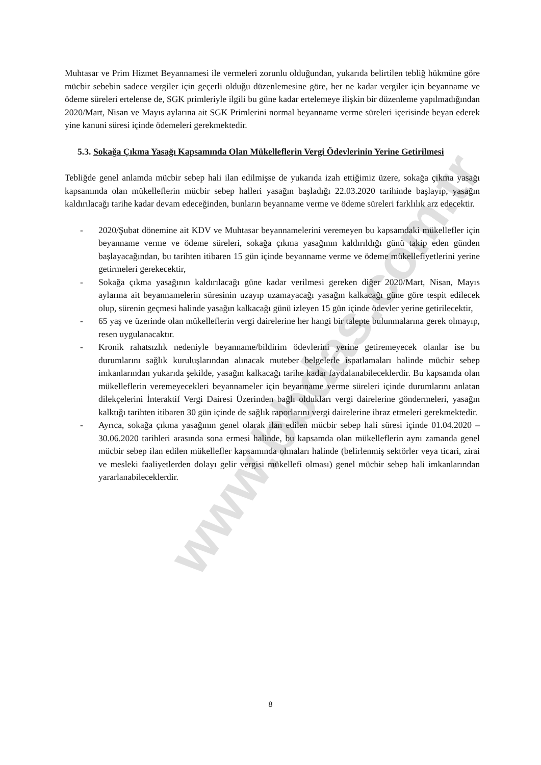www.bbdas.com.tr
Muhtasar ve Prim Hizmet Beyannamesi ile vermeleri zorunlu olduğundan, yukarıda belirtilen tebliğ hükmüne göre mücbir sebebin sadece vergiler için geçerli olduğu düzenlemesine göre, her ne kadar vergiler için beyanname ve ödeme süreleri ertelense de, SGK primleriyle ilgili bu güne kadar ertelemeye ilişkin bir düzenleme yapılmadığından 2020/Mart, Nisan ve Mayıs aylarına ait SGK Primlerini normal beyanname verme süreleri içerisinde beyan ederek yine kanuni süresi içinde ödemeleri gerekmektedir.
5.3. Sokağa Çıkma Yasağı Kapsamında Olan Mükelleflerin Vergi Ödevlerinin Yerine Getirilmesi
Tebliğde genel anlamda mücbir sebep hali ilan edilmişse de yukarıda izah ettiğimiz üzere, sokağa çıkma yasağı kapsamında olan mükelleflerin mücbir sebep halleri yasağın başladığı 22.03.2020 tarihinde başlayıp, yasağın kaldırılacağı tarihe kadar devam edeceğinden, bunların beyanname verme ve ödeme süreleri farklılık arz edecektir.
- 2020/Şubat dönemine ait KDV ve Muhtasar beyannamelerini veremeyen bu kapsamdaki mükellefler için beyanname verme ve ödeme süreleri, sokağa çıkma yasağının kaldırıldığı günü takip eden günden başlayacağından, bu tarihten itibaren 15 gün içinde beyanname verme ve ödeme mükellefiyetlerini yerine getirmeleri gerekecektir,
- Sokağa çıkma yasağının kaldırılacağı güne kadar verilmesi gereken diğer 2020/Mart, Nisan, Mayıs aylarına ait beyannamelerin süresinin uzayıp uzamayacağı yasağın kalkacağı güne göre tespit edilecek olup, sürenin geçmesi halinde yasağın kalkacağı günü izleyen 15 gün içinde ödevler yerine getirilecektir,
- 65 yaş ve üzerinde olan mükelleflerin vergi dairelerine her hangi bir talepte bulunmalarına gerek olmayıp, resen uygulanacaktır.
- Kronik rahatsızlık nedeniyle beyanname/bildirim ödevlerini yerine getiremeyecek olanlar ise bu durumlarını sağlık kuruluşlarından alınacak muteber belgelerle ispatlamaları halinde mücbir sebep imkanlarından yukarıda şekilde, yasağın kalkacağı tarihe kadar faydalanabileceklerdir. Bu kapsamda olan mükelleflerin veremeyecekleri beyannameler için beyanname verme süreleri içinde durumlarını anlatan dilekçelerini İnteraktif Vergi Dairesi Üzerinden bağlı oldukları vergi dairelerine göndermeleri, yasağın kalktığı tarihten itibaren 30 gün içinde de sağlık raporlarını vergi dairelerine ibraz etmeleri gerekmektedir.
- Ayrıca, sokağa çıkma yasağının genel olarak ilan edilen mücbir sebep hali süresi içinde 01.04.2020 – 30.06.2020 tarihleri arasında sona ermesi halinde, bu kapsamda olan mükelleflerin aynı zamanda genel mücbir sebep ilan edilen mükellefler kapsamında olmaları halinde (belirlenmiş sektörler veya ticari, zirai ve mesleki faaliyetlerden dolayı gelir vergisi mükellefi olması) genel mücbir sebep hali imkanlarından yararlanabileceklerdir.
8